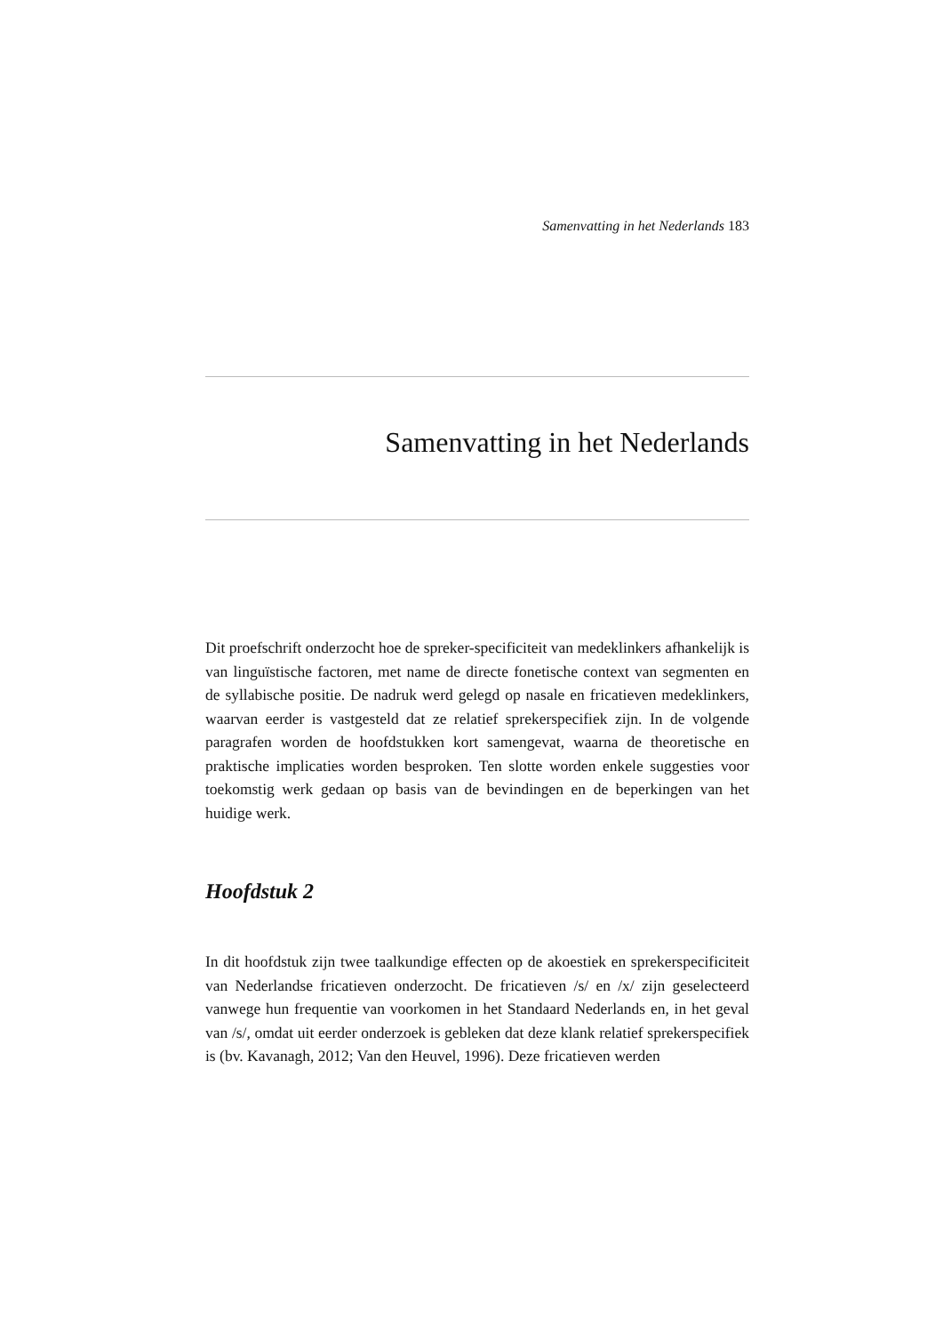Samenvatting in het Nederlands 183
Samenvatting in het Nederlands
Dit proefschrift onderzocht hoe de spreker-specificiteit van medeklinkers afhankelijk is van linguïstische factoren, met name de directe fonetische context van segmenten en de syllabische positie. De nadruk werd gelegd op nasale en fricatieven medeklinkers, waarvan eerder is vastgesteld dat ze relatief sprekerspecifiek zijn. In de volgende paragrafen worden de hoofdstukken kort samengevat, waarna de theoretische en praktische implicaties worden besproken. Ten slotte worden enkele suggesties voor toekomstig werk gedaan op basis van de bevindingen en de beperkingen van het huidige werk.
Hoofdstuk 2
In dit hoofdstuk zijn twee taalkundige effecten op de akoestiek en sprekerspecificiteit van Nederlandse fricatieven onderzocht. De fricatieven /s/ en /x/ zijn geselecteerd vanwege hun frequentie van voorkomen in het Standaard Nederlands en, in het geval van /s/, omdat uit eerder onderzoek is gebleken dat deze klank relatief sprekerspecifiek is (bv. Kavanagh, 2012; Van den Heuvel, 1996). Deze fricatieven werden